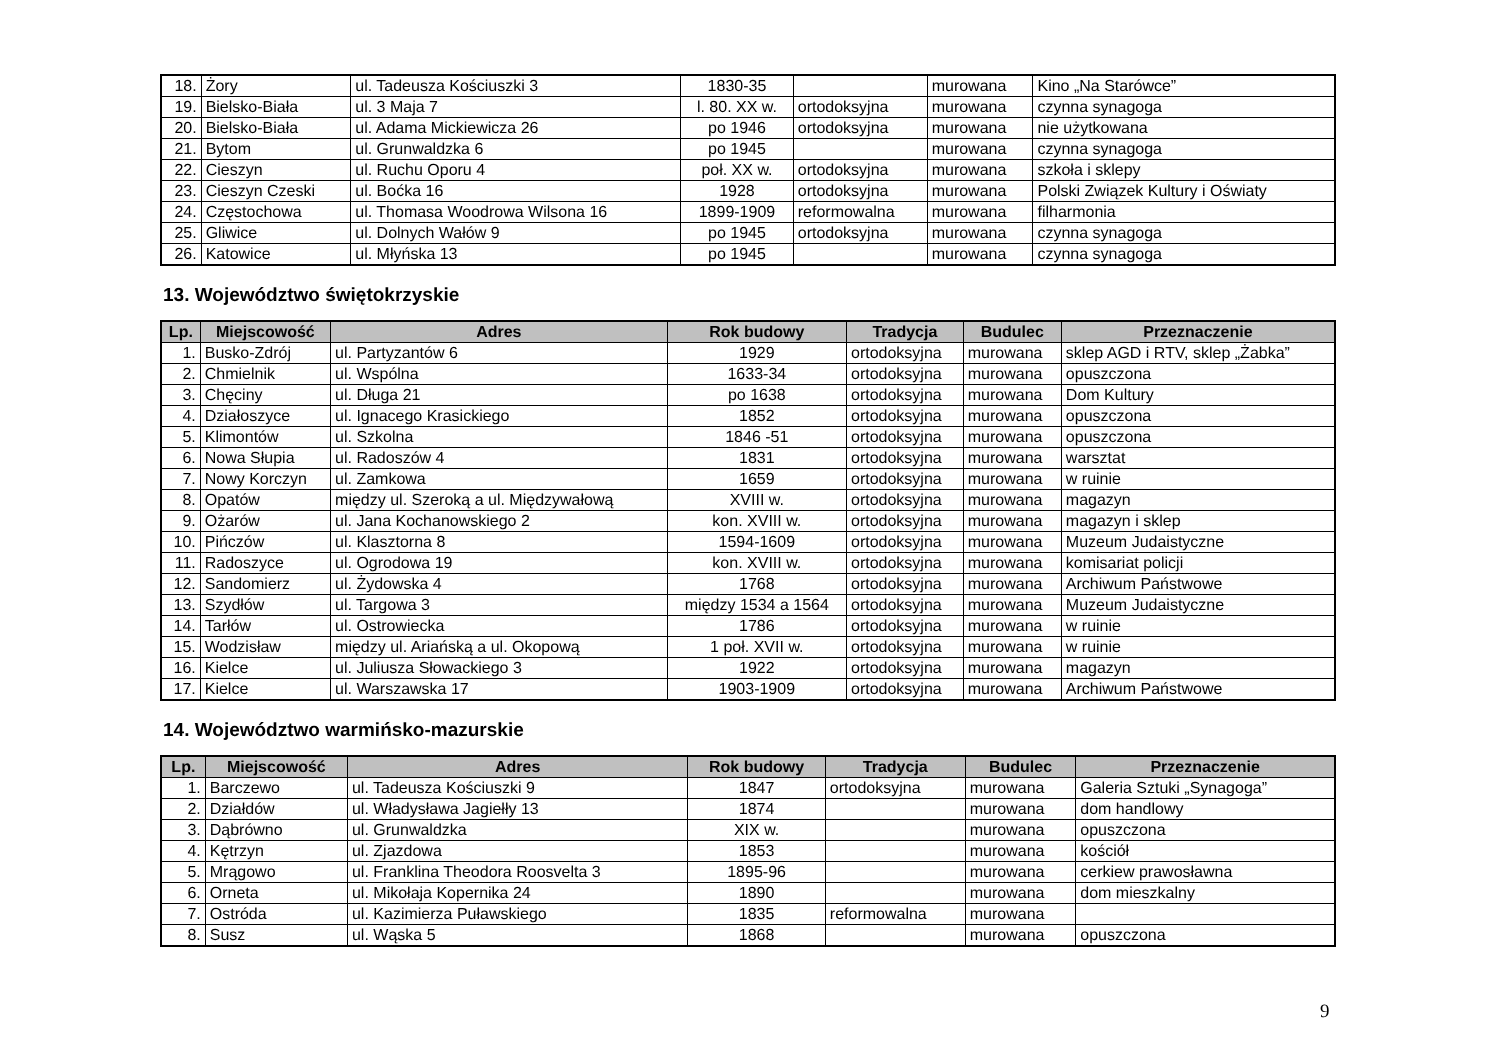| 18. | Żory | ul. Tadeusza Kościuszki 3 | 1830-35 | | murowana | Kino „Na Starówce” |
| 19. | Bielsko-Biała | ul. 3 Maja 7 | l. 80. XX w. | ortodoksyjna | murowana | czynna synagoga |
| 20. | Bielsko-Biała | ul. Adama Mickiewicza 26 | po 1946 | ortodoksyjna | murowana | nie użytkowana |
| 21. | Bytom | ul. Grunwaldzka 6 | po 1945 | | murowana | czynna synagoga |
| 22. | Cieszyn | ul. Ruchu Oporu 4 | poł. XX w. | ortodoksyjna | murowana | szkoła i sklepy |
| 23. | Cieszyn Czeski | ul. Boćka 16 | 1928 | ortodoksyjna | murowana | Polski Związek Kultury i Oświaty |
| 24. | Częstochowa | ul. Thomasa Woodrowa Wilsona 16 | 1899-1909 | reformowalna | murowana | filharmonia |
| 25. | Gliwice | ul. Dolnych Wałów 9 | po 1945 | ortodoksyjna | murowana | czynna synagoga |
| 26. | Katowice | ul. Młyńska 13 | po 1945 | | murowana | czynna synagoga |
13. Województwo świętokrzyskie
| Lp. | Miejscowość | Adres | Rok budowy | Tradycja | Budulec | Przeznaczenie |
| --- | --- | --- | --- | --- | --- | --- |
| 1. | Busko-Zdrój | ul. Partyzantów 6 | 1929 | ortodoksyjna | murowana | sklep AGD i RTV, sklep „Żabka” |
| 2. | Chmielnik | ul. Wspólna | 1633-34 | ortodoksyjna | murowana | opuszczona |
| 3. | Chęciny | ul. Długa 21 | po 1638 | ortodoksyjna | murowana | Dom Kultury |
| 4. | Działoszyce | ul. Ignacego Krasickiego | 1852 | ortodoksyjna | murowana | opuszczona |
| 5. | Klimontów | ul. Szkolna | 1846 -51 | ortodoksyjna | murowana | opuszczona |
| 6. | Nowa Słupia | ul. Radoszów 4 | 1831 | ortodoksyjna | murowana | warsztat |
| 7. | Nowy Korczyn | ul. Zamkowa | 1659 | ortodoksyjna | murowana | w ruinie |
| 8. | Opatów | między ul. Szeroką a ul. Międzywałową | XVIII w. | ortodoksyjna | murowana | magazyn |
| 9. | Ożarów | ul. Jana Kochanowskiego 2 | kon. XVIII w. | ortodoksyjna | murowana | magazyn i sklep |
| 10. | Pińczów | ul. Klasztorna 8 | 1594-1609 | ortodoksyjna | murowana | Muzeum Judaistyczne |
| 11. | Radoszyce | ul. Ogrodowa 19 | kon. XVIII w. | ortodoksyjna | murowana | komisariat policji |
| 12. | Sandomierz | ul. Żydowska 4 | 1768 | ortodoksyjna | murowana | Archiwum Państwowe |
| 13. | Szydłów | ul. Targowa 3 | między 1534 a 1564 | ortodoksyjna | murowana | Muzeum Judaistyczne |
| 14. | Tarłów | ul. Ostrowiecka | 1786 | ortodoksyjna | murowana | w ruinie |
| 15. | Wodzisław | między ul. Ariańską a ul. Okopową | 1 poł. XVII w. | ortodoksyjna | murowana | w ruinie |
| 16. | Kielce | ul. Juliusza Słowackiego 3 | 1922 | ortodoksyjna | murowana | magazyn |
| 17. | Kielce | ul. Warszawska 17 | 1903-1909 | ortodoksyjna | murowana | Archiwum Państwowe |
14. Województwo warmińsko-mazurskie
| Lp. | Miejscowość | Adres | Rok budowy | Tradycja | Budulec | Przeznaczenie |
| --- | --- | --- | --- | --- | --- | --- |
| 1. | Barczewo | ul. Tadeusza Kościuszki 9 | 1847 | ortodoksyjna | murowana | Galeria Sztuki „Synagoga” |
| 2. | Działdów | ul. Władysława Jagiełły 13 | 1874 | | murowana | dom handlowy |
| 3. | Dąbrówno | ul. Grunwaldzka | XIX w. | | murowana | opuszczona |
| 4. | Kętrzyn | ul. Zjazdowa | 1853 | | murowana | kościół |
| 5. | Mrągowo | ul. Franklina Theodora Roosvelta 3 | 1895-96 | | murowana | cerkiew prawosławna |
| 6. | Orneta | ul. Mikołaja Kopernika 24 | 1890 | | murowana | dom mieszkalny |
| 7. | Ostróda | ul. Kazimierza Puławskiego | 1835 | reformowalna | murowana | |
| 8. | Susz | ul. Wąska 5 | 1868 | | murowana | opuszczona |
9